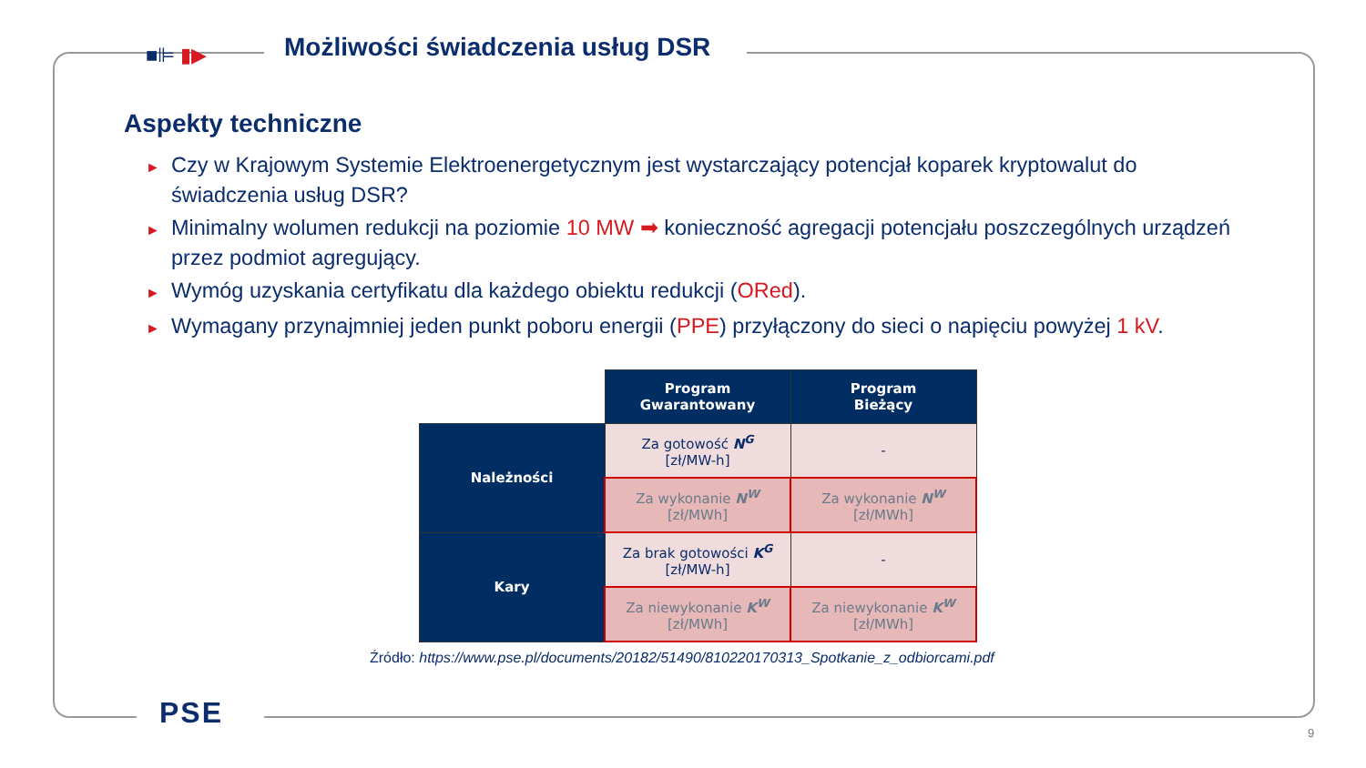■⊫ ▮▶
Możliwości świadczenia usług DSR
Aspekty techniczne
► Czy w Krajowym Systemie Elektroenergetycznym jest wystarczający potencjał koparek kryptowalut do świadczenia usług DSR?
► Minimalny wolumen redukcji na poziomie 10 MW ➡ konieczność agregacji potencjału poszczególnych urządzeń przez podmiot agregujący.
► Wymóg uzyskania certyfikatu dla każdego obiektu redukcji (ORed).
► Wymagany przynajmniej jeden punkt poboru energii (PPE) przyłączony do sieci o napięciu powyżej 1 kV.
| | Program Gwarantowany | Program Bieżący |
| Należności | Za gotowość N<sup>G</sup> [zł/MW-h] | - |
| | Za wykonanie N<sup>W</sup> [zł/MWh] | Za wykonanie N<sup>W</sup> [zł/MWh] |
| Kary | Za brak gotowości K<sup>G</sup> [zł/MW-h] | - |
| | Za niewykonanie K<sup>W</sup> [zł/MWh] | Za niewykonanie K<sup>W</sup> [zł/MWh] |
Źródło: https://www.pse.pl/documents/20182/51490/810220170313_Spotkanie_z_odbiorcami.pdf
PSE
9